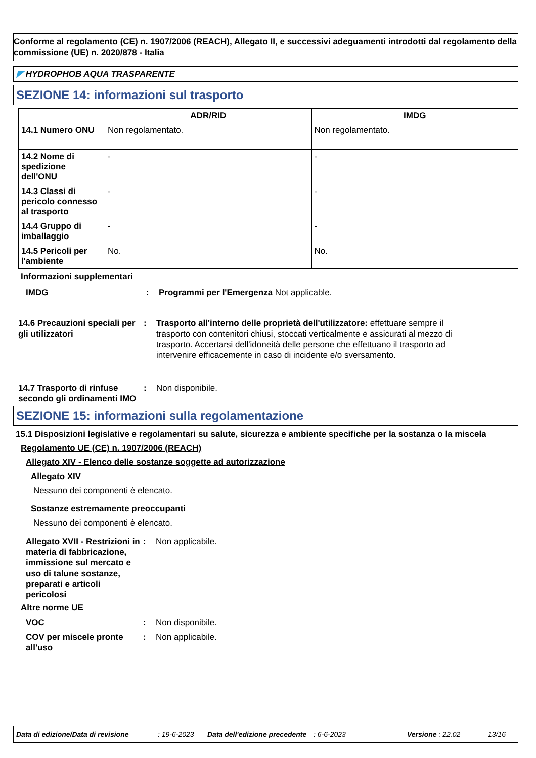Conforme al regolamento (CE) n. 1907/2006 (REACH), Allegato II, e successivi adeguamenti introdotti dal regolamento della commissione (UE) n. 2020/878 - Italia
◤ HYDROPHOB AQUA TRASPARENTE
SEZIONE 14: informazioni sul trasporto
| | ADR/RID | IMDG |
| --- | --- | --- |
| 14.1 Numero ONU | Non regolamentato. | Non regolamentato. |
| 14.2 Nome di spedizione dell'ONU | - | - |
| 14.3 Classi di pericolo connesso al trasporto | - | - |
| 14.4 Gruppo di imballaggio | - | - |
| 14.5 Pericoli per l'ambiente | No. | No. |
Informazioni supplementari
IMDG : Programmi per l'Emergenza Not applicable.
14.6 Precauzioni speciali per gli utilizzatori
: Trasporto all'interno delle proprietà dell'utilizzatore: effettuare sempre il trasporto con contenitori chiusi, stoccati verticalmente e assicurati al mezzo di trasporto. Accertarsi dell'idoneità delle persone che effettuano il trasporto ad intervenire efficacemente in caso di incidente e/o sversamento.
14.7 Trasporto di rinfuse secondo gli ordinamenti IMO
: Non disponibile.
SEZIONE 15: informazioni sulla regolamentazione
15.1 Disposizioni legislative e regolamentari su salute, sicurezza e ambiente specifiche per la sostanza o la miscela
Regolamento UE (CE) n. 1907/2006 (REACH)
Allegato XIV - Elenco delle sostanze soggette ad autorizzazione
Allegato XIV
Nessuno dei componenti è elencato.
Sostanze estremamente preoccupanti
Nessuno dei componenti è elencato.
Allegato XVII - Restrizioni in materia di fabbricazione, immissione sul mercato e uso di talune sostanze, preparati e articoli pericolosi
: Non applicabile.
Altre norme UE
VOC : Non disponibile.
COV per miscele pronte all'uso
: Non applicabile.
Data di edizione/Data di revisione: 19-6-2023 Data dell'edizione precedente: 6-6-2023 Versione : 22.02 13/16